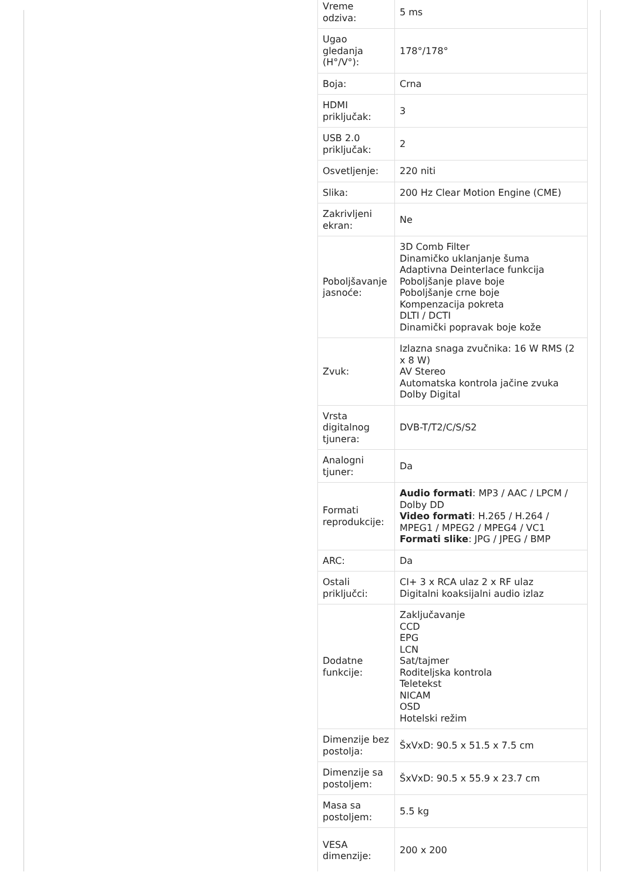| Vreme odziva: | 5 ms |
| Ugao gledanja (H°/V°): | 178°/178° |
| Boja: | Crna |
| HDMI priključak: | 3 |
| USB 2.0 priključak: | 2 |
| Osvetljenje: | 220 niti |
| Slika: | 200 Hz Clear Motion Engine (CME) |
| Zakrivljeni ekran: | Ne |
| Poboljšavanje jasnoće: | 3D Comb Filter Dinamičko uklanjanje šuma Adaptivna Deinterlace funkcija Poboljšanje plave boje Poboljšanje crne boje Kompenzacija pokreta DLTI / DCTI Dinamički popravak boje kože |
| Zvuk: | Izlazna snaga zvučnika: 16 W RMS (2 x 8 W) AV Stereo Automatska kontrola jačine zvuka Dolby Digital |
| Vrsta digitalnog tjunera: | DVB-T/T2/C/S/S2 |
| Analogni tjuner: | Da |
| Formati reprodukcije: | Audio formati : MP3 / AAC / LPCM / Dolby DD Video formati : H.265 / H.264 / MPEG1 / MPEG2 / MPEG4 / VC1 Formati slike : JPG / JPEG / BMP |
| ARC: | Da |
| Ostali priključci: | CI+ 3 x RCA ulaz 2 x RF ulaz Digitalni koaksijalni audio izlaz |
| Dodatne funkcije: | Zaključavanje CCD EPG LCN Sat/tajmer Roditeljska kontrola Teletekst NICAM OSD Hotelski režim |
| Dimenzije bez postolja: | ŠxVxD: 90.5 x 51.5 x 7.5 cm |
| Dimenzije sa postoljem: | ŠxVxD: 90.5 x 55.9 x 23.7 cm |
| Masa sa postoljem: | 5.5 kg |
| VESA dimenzije: | 200 x 200 |